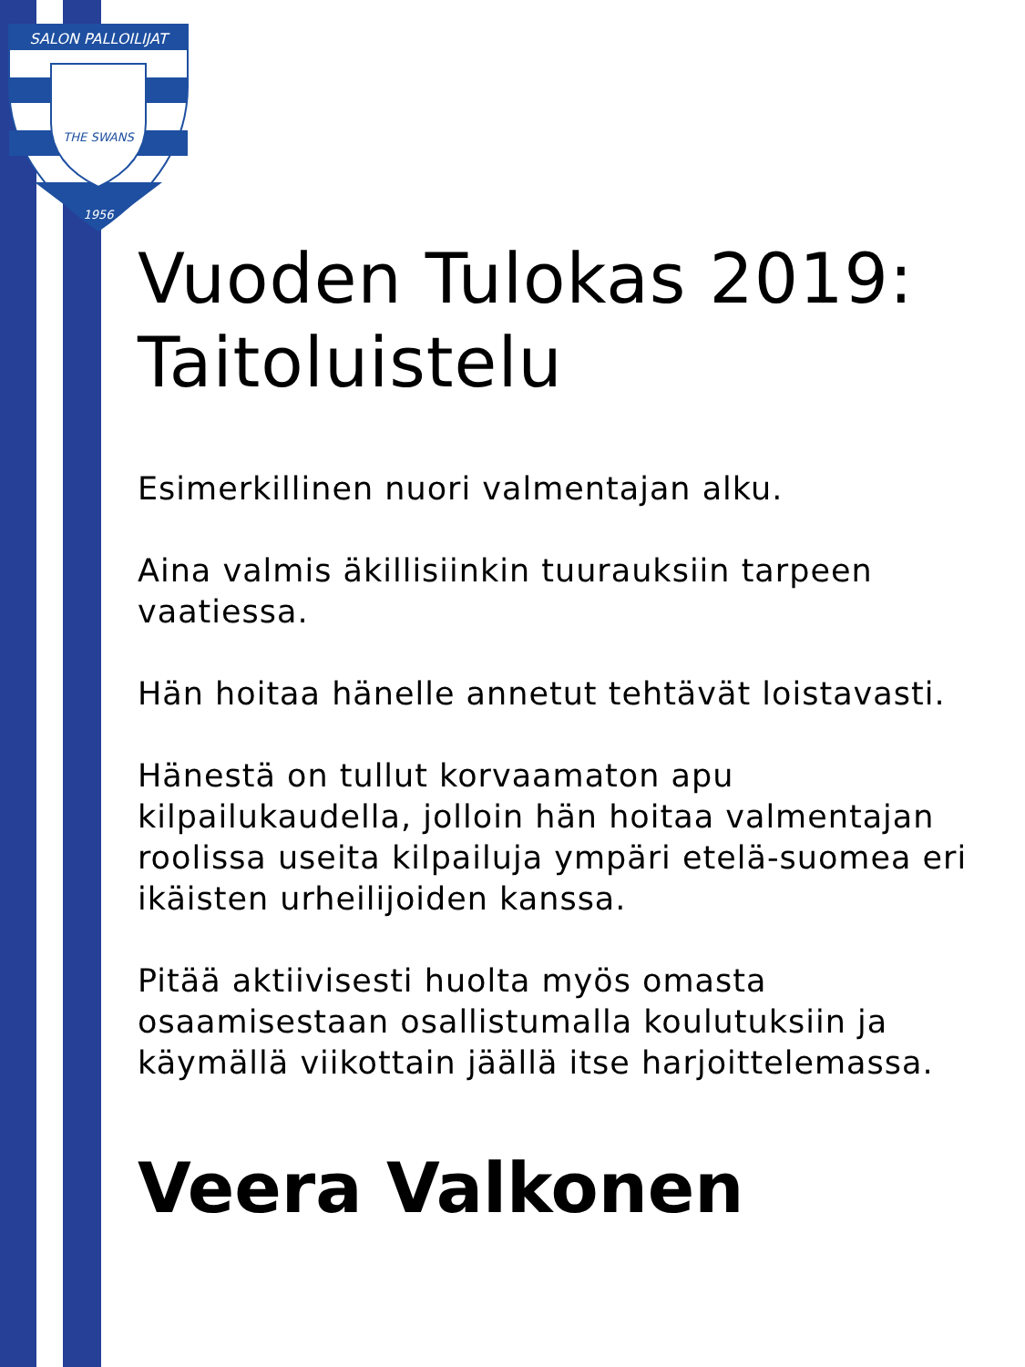SALON PALLOILIJAT
THE SWANS
1956
Vuoden Tulokas 2019: Taitoluistelu
Esimerkillinen nuori valmentajan alku.
Aina valmis äkillisiinkin tuurauksiin tarpeen vaatiessa.
Hän hoitaa hänelle annetut tehtävät loistavasti.
Hänestä on tullut korvaamaton apu kilpailukaudella, jolloin hän hoitaa valmentajan roolissa useita kilpailuja ympäri etelä-suomea eri ikäisten urheilijoiden kanssa.
Pitää aktiivisesti huolta myös omasta osaamisestaan osallistumalla koulutuksiin ja käymällä viikottain jäällä itse harjoittelemassa.
Veera Valkonen